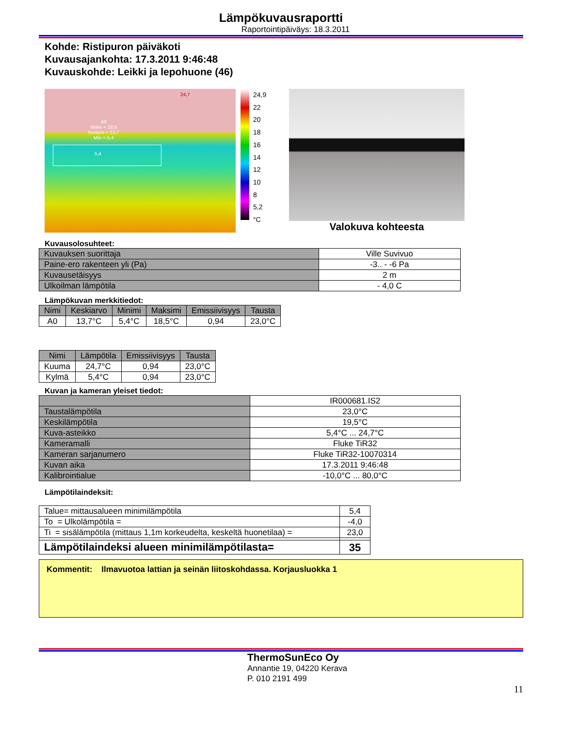Lämpökuvausraportti
Raportointipäiväys: 18.3.2011
Kohde: Ristipuron päiväkoti
Kuvausajankohta: 17.3.2011 9:46:48
Kuvauskohde: Leikki ja lepohuone (46)
24,7
A0
Maks = 18,5
Keskim = 13,7
Min = 5,4
5,4
24,9
22
20
18
16
14
12
10
8
5,2
°C
Valokuva kohteesta
Kuvausolosuhteet:
| Kuvauksen suorittaja | Ville Suvivuo |
| Paine-ero rakenteen yli (Pa) | -3.. - -6 Pa |
| Kuvausetäisyys | 2 m |
| Ulkoilman lämpötila | - 4,0 C |
Lämpökuvan merkkitiedot:
| Nimi | Keskiarvo | Minimi | Maksimi | Emissiivisyys | Tausta |
| --- | --- | --- | --- | --- | --- |
| A0 | 13,7°C | 5,4°C | 18,5°C | 0,94 | 23,0°C |
| Nimi | Lämpötila | Emissiivisyys | Tausta |
| --- | --- | --- | --- |
| Kuuma | 24,7°C | 0,94 | 23,0°C |
| Kylmä | 5,4°C | 0,94 | 23,0°C |
Kuvan ja kameran yleiset tiedot:
| | IR000681.IS2 |
| Taustalämpötila | 23,0°C |
| Keskilämpötila | 19,5°C |
| Kuva-asteikko | 5,4°C ... 24,7°C |
| Kameramalli | Fluke TiR32 |
| Kameran sarjanumero | Fluke TiR32-10070314 |
| Kuvan aika | 17.3.2011 9:46:48 |
| Kalibrointialue | -10,0°C ... 80,0°C |
Lämpötilaindeksit:
| Talue= mittausalueen minimilämpötila | 5,4 |
| To = Ulkolämpötila = | -4,0 |
| Ti = sisälämpötila (mittaus 1,1m korkeudelta, keskeltä huonetilaa) = | 23,0 |
| Lämpötilaindeksi alueen minimilämpötilasta= | 35 |
Kommentit: Ilmavuotoa lattian ja seinän liitoskohdassa. Korjausluokka 1
ThermoSunEco Oy
Annantie 19, 04220 Kerava
P. 010 2191 499
11